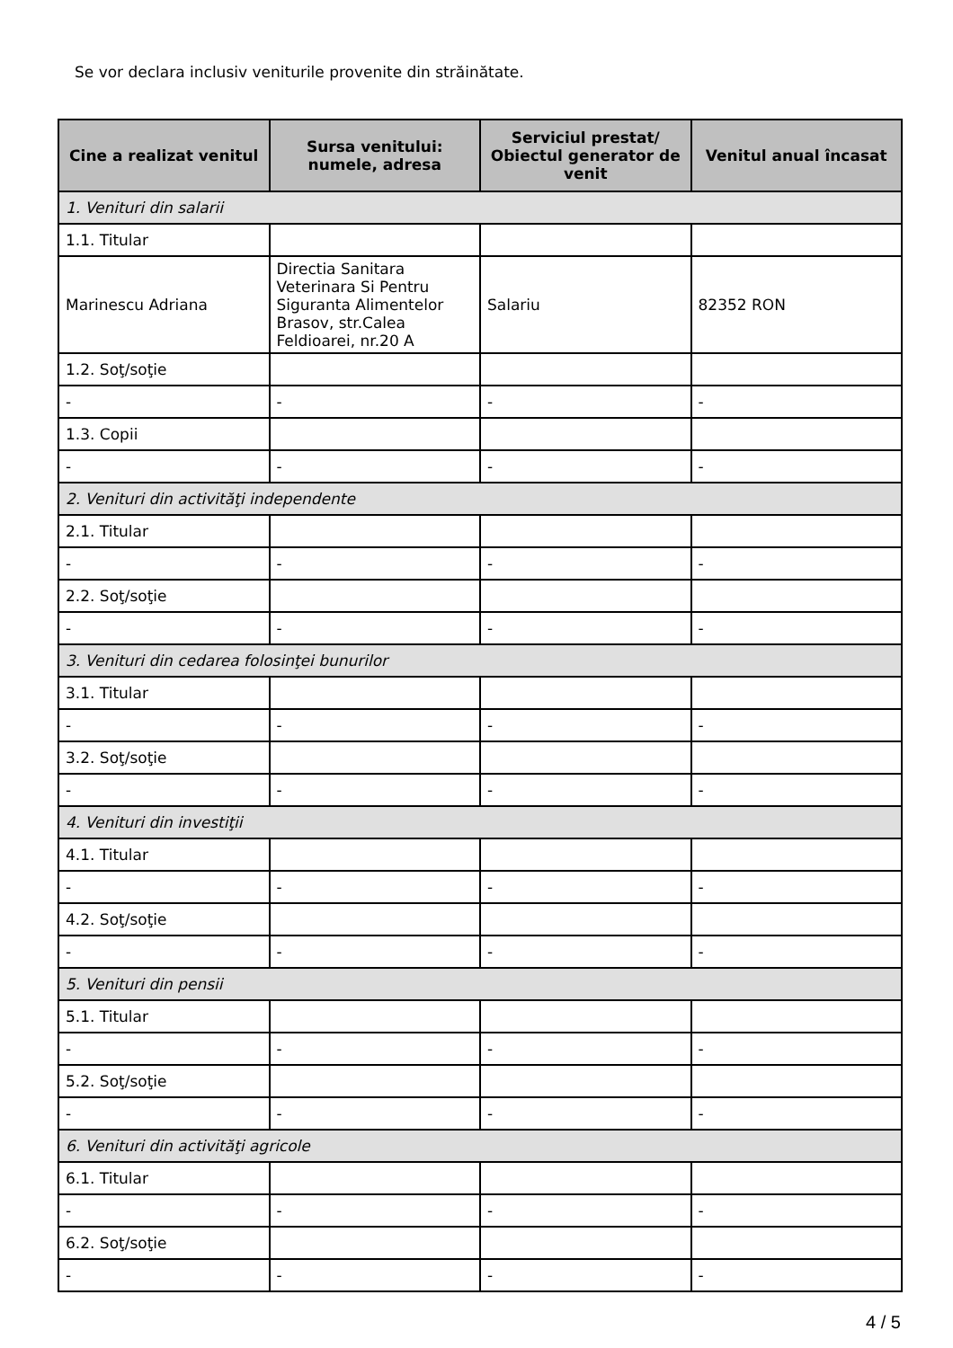Se vor declara inclusiv veniturile provenite din străinătate.
| Cine a realizat venitul | Sursa venitului: numele, adresa | Serviciul prestat/ Obiectul generator de venit | Venitul anual încasat |
| --- | --- | --- | --- |
| 1. Venituri din salarii | | | |
| 1.1. Titular | | | |
| Marinescu Adriana | Directia Sanitara Veterinara Si Pentru Siguranta Alimentelor Brasov, str.Calea Feldioarei, nr.20 A | Salariu | 82352 RON |
| 1.2. Soţ/soţie | | | |
| - | - | - | - |
| 1.3. Copii | | | |
| - | - | - | - |
| 2. Venituri din activităţi independente | | | |
| 2.1. Titular | | | |
| - | - | - | - |
| 2.2. Soţ/soţie | | | |
| - | - | - | - |
| 3. Venituri din cedarea folosinţei bunurilor | | | |
| 3.1. Titular | | | |
| - | - | - | - |
| 3.2. Soţ/soţie | | | |
| - | - | - | - |
| 4. Venituri din investiţii | | | |
| 4.1. Titular | | | |
| - | - | - | - |
| 4.2. Soţ/soţie | | | |
| - | - | - | - |
| 5. Venituri din pensii | | | |
| 5.1. Titular | | | |
| - | - | - | - |
| 5.2. Soţ/soţie | | | |
| - | - | - | - |
| 6. Venituri din activităţi agricole | | | |
| 6.1. Titular | | | |
| - | - | - | - |
| 6.2. Soţ/soţie | | | |
| - | - | - | - |
4 / 5